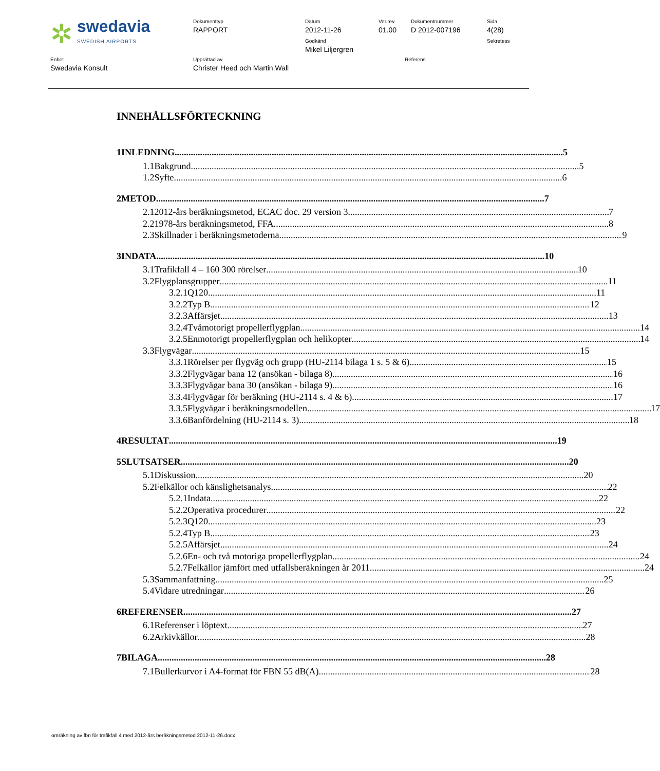| ✲ swedavia SWEDISH AIRPORTS | Dokumenttyp RAPPORT | Datum 2012-11-26 Godkänd Mikel Liljergren | Ver.rev 01.00 | Dokumentnummer D 2012-007196 | Sida 4(28) Sekretess |
| Enhet Swedavia Konsult | Upprättad av Christer Heed och Martin Wall | Referens |
INNEHÅLLSFÖRTECKNING
1 INLEDNING 5
1.1 Bakgrund 5
1.2 Syfte 6
2 METOD 7
2.1 2012-års beräkningsmetod, ECAC doc. 29 version 3 7
2.2 1978-års beräkningsmetod, FFA 8
2.3 Skillnader i beräkningsmetoderna 9
3 INDATA 10
3.1 Trafikfall 4 – 160 300 rörelser 10
3.2 Flygplansgrupper 11
3.2.1 Q120 11
3.2.2 Typ B 12
3.2.3 Affärsjet 13
3.2.4 Tvåmotorigt propellerflygplan 14
3.2.5 Enmotorigt propellerflygplan och helikopter 14
3.3 Flygvägar 15
3.3.1 Rörelser per flygväg och grupp (HU-2114 bilaga 1 s. 5 & 6) 15
3.3.2 Flygvägar bana 12 (ansökan - bilaga 8) 16
3.3.3 Flygvägar bana 30 (ansökan - bilaga 9) 16
3.3.4 Flygvägar för beräkning (HU-2114 s. 4 & 6) 17
3.3.5 Flygvägar i beräkningsmodellen 17
3.3.6 Banfördelning (HU-2114 s. 3) 18
4 RESULTAT 19
5 SLUTSATSER 20
5.1 Diskussion 20
5.2 Felkällor och känslighetsanalys 22
5.2.1 Indata 22
5.2.2 Operativa procedurer 22
5.2.3 Q120 23
5.2.4 Typ B 23
5.2.5 Affärsjet 24
5.2.6 En- och två motoriga propellerflygplan 24
5.2.7 Felkällor jämfört med utfallsberäkningen år 2011 24
5.3 Sammanfattning 25
5.4 Vidare utredningar 26
6 REFERENSER 27
6.1 Referenser i löptext 27
6.2 Arkivkällor 28
7 BILAGA 28
7.1 Bullerkurvor i A4-format för FBN 55 dB(A) 28
omräkning av fbn för trafikfall 4 med 2012-års beräkningsmetod 2012-11-26.docx